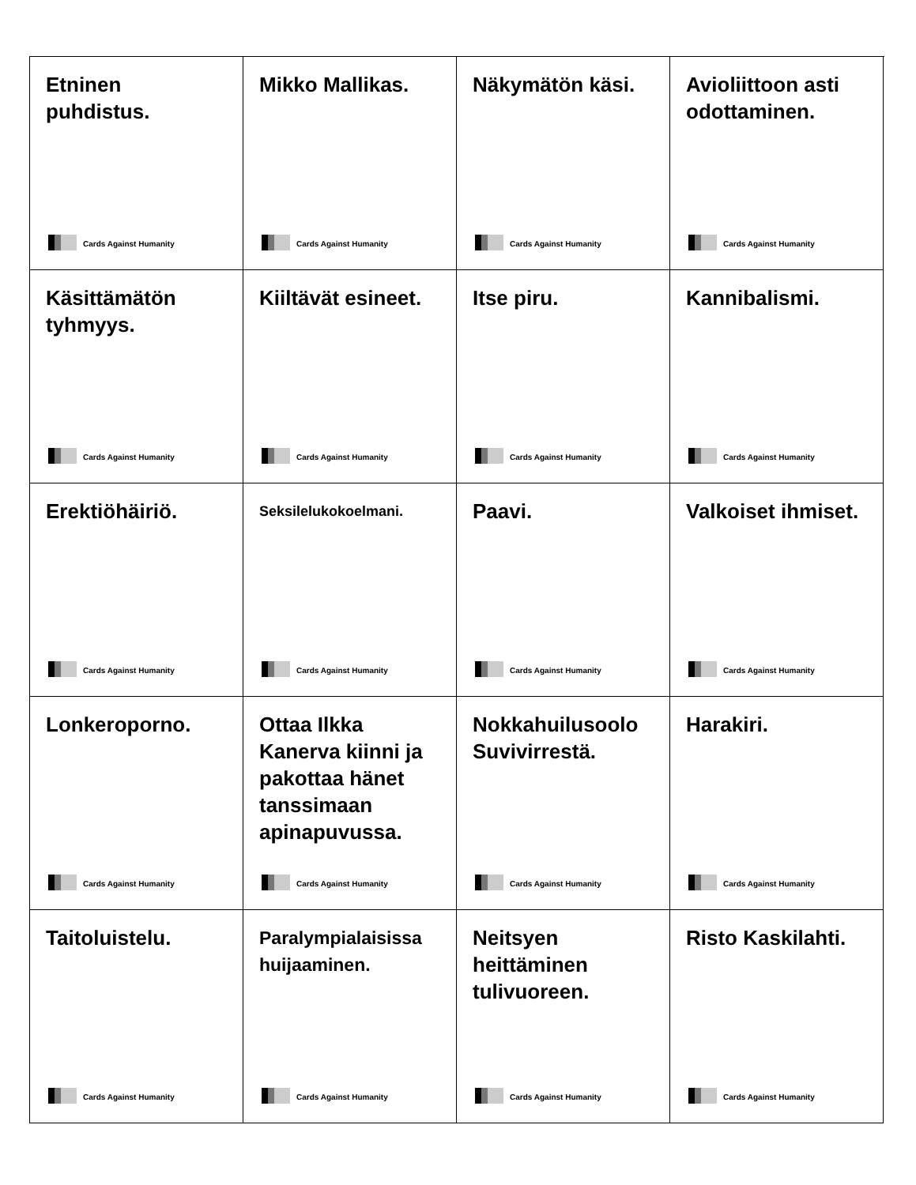Etninen puhdistus.
Cards Against Humanity
Mikko Mallikas.
Cards Against Humanity
Näkymätön käsi.
Cards Against Humanity
Avioliittoon asti odottaminen.
Cards Against Humanity
Käsittämätön tyhmyys.
Cards Against Humanity
Kiiltävät esineet.
Cards Against Humanity
Itse piru.
Cards Against Humanity
Kannibalismi.
Cards Against Humanity
Erektiöhäiriö.
Cards Against Humanity
Seksilelukokoelmani.
Cards Against Humanity
Paavi.
Cards Against Humanity
Valkoiset ihmiset.
Cards Against Humanity
Lonkeroporno.
Cards Against Humanity
Ottaa Ilkka Kanerva kiinni ja pakottaa hänet tanssimaan apinapuvussa.
Cards Against Humanity
Nokkahuilusoolo Suvivirrestä.
Cards Against Humanity
Harakiri.
Cards Against Humanity
Taitoluistelu.
Cards Against Humanity
Paralympialaisissa huijaaminen.
Cards Against Humanity
Neitsyen heittäminen tulivuoreen.
Cards Against Humanity
Risto Kaskilahti.
Cards Against Humanity